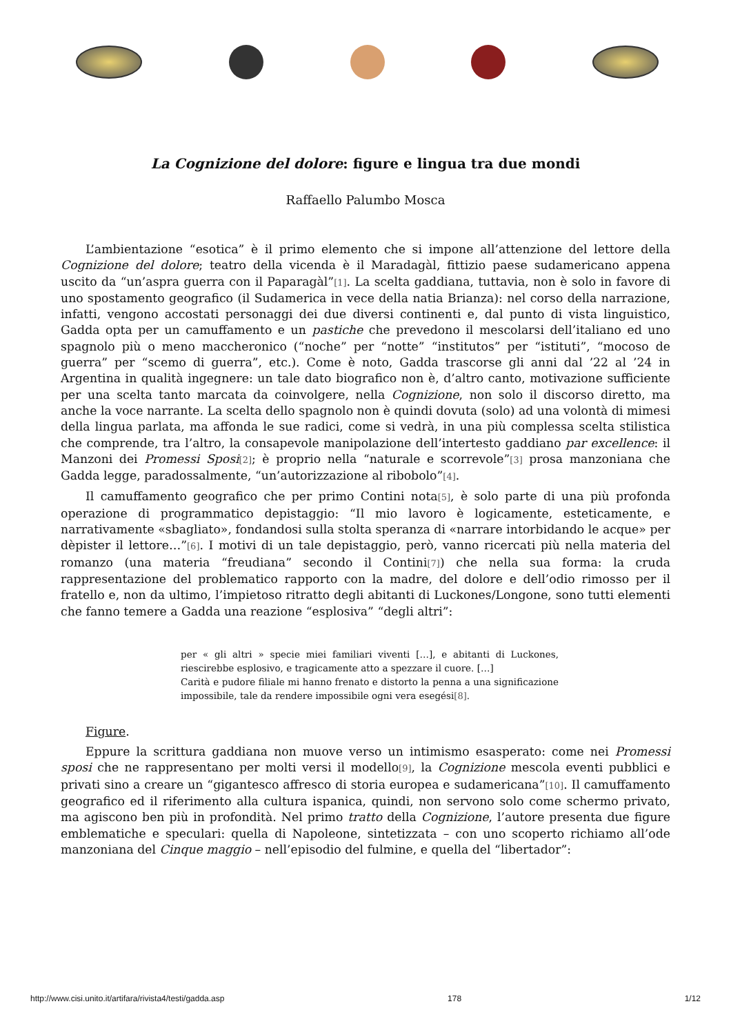La Cognizione del dolore: figure e lingua tra due mondi
Raffaello Palumbo Mosca
L’ambientazione “esotica” è il primo elemento che si impone all’attenzione del lettore della Cognizione del dolore; teatro della vicenda è il Maradagàl, fittizio paese sudamericano appena uscito da “un’aspra guerra con il Paparagàl”[1]. La scelta gaddiana, tuttavia, non è solo in favore di uno spostamento geografico (il Sudamerica in vece della natia Brianza): nel corso della narrazione, infatti, vengono accostati personaggi dei due diversi continenti e, dal punto di vista linguistico, Gadda opta per un camuffamento e un pastiche che prevedono il mescolarsi dell’italiano ed uno spagnolo più o meno maccheronico (“noche” per “notte” “institutos” per “istituti”, “mocoso de guerra” per “scemo di guerra”, etc.). Come è noto, Gadda trascorse gli anni dal ’22 al ’24 in Argentina in qualità ingegnere: un tale dato biografico non è, d’altro canto, motivazione sufficiente per una scelta tanto marcata da coinvolgere, nella Cognizione, non solo il discorso diretto, ma anche la voce narrante. La scelta dello spagnolo non è quindi dovuta (solo) ad una volontà di mimesi della lingua parlata, ma affonda le sue radici, come si vedrà, in una più complessa scelta stilistica che comprende, tra l’altro, la consapevole manipolazione dell’intertesto gaddiano par excellence: il Manzoni dei Promessi Sposi[2]; è proprio nella “naturale e scorrevole”[3] prosa manzoniana che Gadda legge, paradossalmente, “un’autorizzazione al ribobolo”[4].
Il camuffamento geografico che per primo Contini nota[5], è solo parte di una più profonda operazione di programmatico depistaggio: “Il mio lavoro è logicamente, esteticamente, e narrativamente «sbagliato», fondandosi sulla stolta speranza di «narrare intorbidando le acque» per dèpister il lettore…”[6]. I motivi di un tale depistaggio, però, vanno ricercati più nella materia del romanzo (una materia “freudiana” secondo il Contini[7]) che nella sua forma: la cruda rappresentazione del problematico rapporto con la madre, del dolore e dell’odio rimosso per il fratello e, non da ultimo, l’impietoso ritratto degli abitanti di Luckones/Longone, sono tutti elementi che fanno temere a Gadda una reazione “esplosiva” “degli altri”:
per « gli altri » specie miei familiari viventi […], e abitanti di Luckones, riescirebbe esplosivo, e tragicamente atto a spezzare il cuore. […]
Carità e pudore filiale mi hanno frenato e distorto la penna a una significazione impossibile, tale da rendere impossibile ogni vera esegési[8].
Figure.
Eppure la scrittura gaddiana non muove verso un intimismo esasperato: come nei Promessi sposi che ne rappresentano per molti versi il modello[9], la Cognizione mescola eventi pubblici e privati sino a creare un “gigantesco affresco di storia europea e sudamericana”[10]. Il camuffamento geografico ed il riferimento alla cultura ispanica, quindi, non servono solo come schermo privato, ma agiscono ben più in profondità. Nel primo tratto della Cognizione, l’autore presenta due figure emblematiche e speculari: quella di Napoleone, sintetizzata – con uno scoperto richiamo all’ode manzoniana del Cinque maggio – nell’episodio del fulmine, e quella del “libertador”:
http://www.cisi.unito.it/artifara/rivista4/testi/gadda.asp 178 1/12